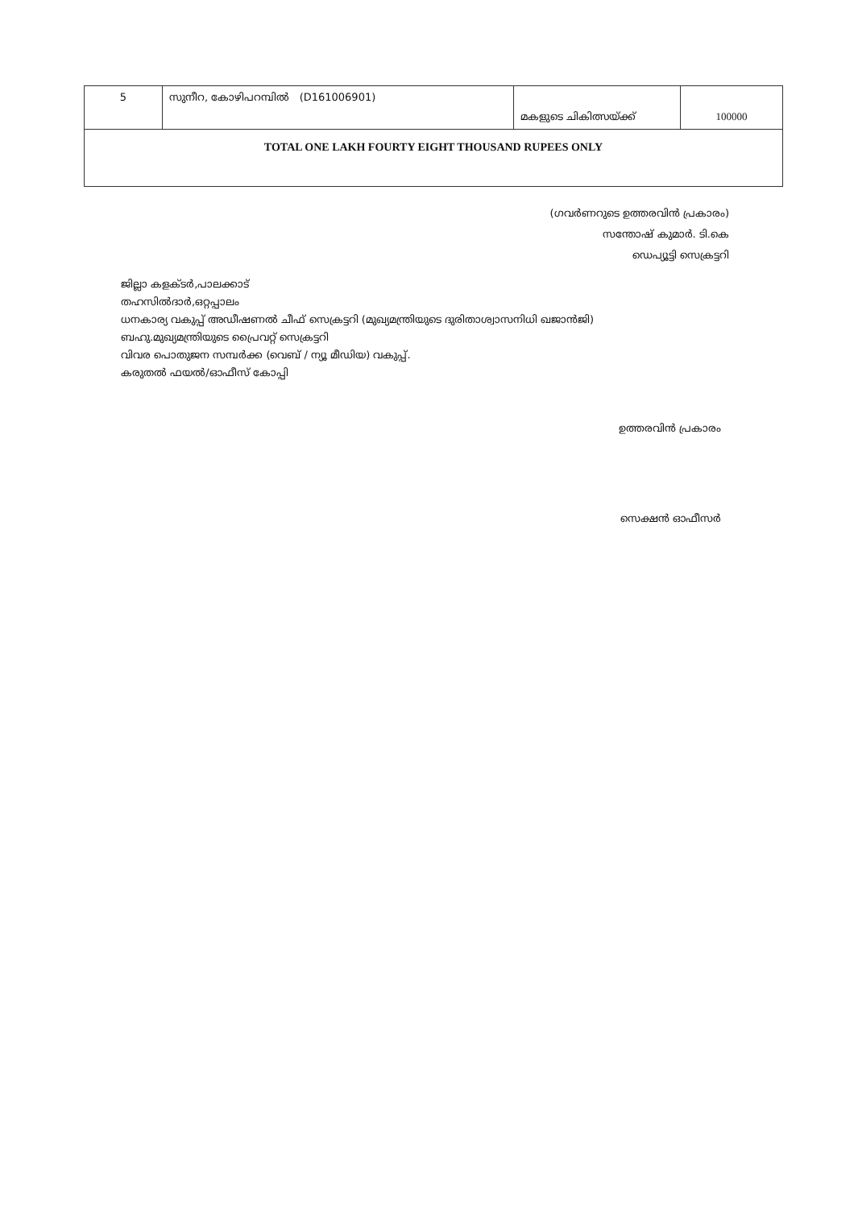| 5 | സുനീറ, കോഴിപറമ്പിൽ (D161006901) | മകളുടെ ചികിത്സയ്ക്ക് | 100000 |
| TOTAL ONE LAKH FOURTY EIGHT THOUSAND RUPEES ONLY | | | |
(ഗവർണറുടെ ഉത്തരവിൻ പ്രകാരം)
സന്തോഷ് കുമാർ. ടി.കെ
ഡെപ്യൂട്ടി സെക്രട്ടറി
ജില്ലാ കളക്ടർ,പാലക്കാട്
തഹസിൽദാർ,ഒറ്റപ്പാലം
ധനകാര്യ വകുപ്പ് അഡീഷണൽ ചീഫ് സെക്രട്ടറി (മുഖ്യമന്ത്രിയുടെ ദുരിതാശ്വാസനിധി ഖജാൻജി)
ബഹു.മുഖ്യമന്ത്രിയുടെ പ്രൈവറ്റ് സെക്രട്ടറി
വിവര പൊതുജന സമ്പർക്ക (വെബ് / ന്യൂ മീഡിയ) വകുപ്പ്.
കരുതൽ ഫയൽ/ഓഫീസ് കോപ്പി
ഉത്തരവിൻ പ്രകാരം
സെക്ഷൻ ഓഫീസർ